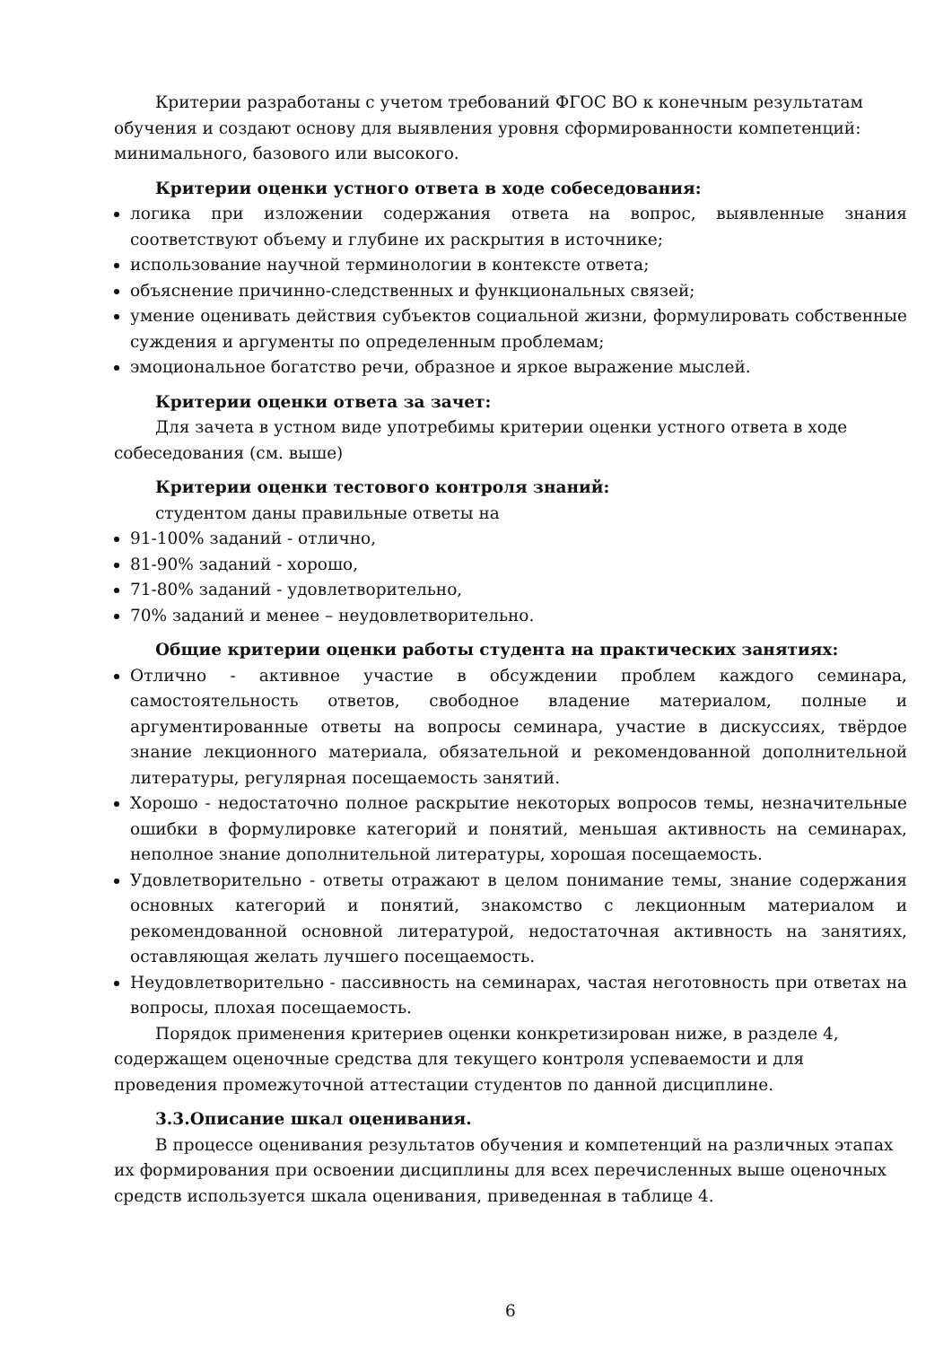Критерии разработаны с учетом требований ФГОС ВО к конечным результатам обучения и создают основу для выявления уровня сформированности компетенций: минимального, базового или высокого.
Критерии оценки устного ответа в ходе собеседования:
логика при изложении содержания ответа на вопрос, выявленные знания соответствуют объему и глубине их раскрытия в источнике;
использование научной терминологии в контексте ответа;
объяснение причинно-следственных и функциональных связей;
умение оценивать действия субъектов социальной жизни, формулировать собственные суждения и аргументы по определенным проблемам;
эмоциональное богатство речи, образное и яркое выражение мыслей.
Критерии оценки ответа за зачет:
Для зачета в устном виде употребимы критерии оценки устного ответа в ходе собеседования (см. выше)
Критерии оценки тестового контроля знаний:
студентом даны правильные ответы на
91-100% заданий - отлично,
81-90% заданий - хорошо,
71-80% заданий - удовлетворительно,
70% заданий и менее – неудовлетворительно.
Общие критерии оценки работы студента на практических занятиях:
Отлично - активное участие в обсуждении проблем каждого семинара, самостоятельность ответов, свободное владение материалом, полные и аргументированные ответы на вопросы семинара, участие в дискуссиях, твёрдое знание лекционного материала, обязательной и рекомендованной дополнительной литературы, регулярная посещаемость занятий.
Хорошо - недостаточно полное раскрытие некоторых вопросов темы, незначительные ошибки в формулировке категорий и понятий, меньшая активность на семинарах, неполное знание дополнительной литературы, хорошая посещаемость.
Удовлетворительно - ответы отражают в целом понимание темы, знание содержания основных категорий и понятий, знакомство с лекционным материалом и рекомендованной основной литературой, недостаточная активность на занятиях, оставляющая желать лучшего посещаемость.
Неудовлетворительно - пассивность на семинарах, частая неготовность при ответах на вопросы, плохая посещаемость.
Порядок применения критериев оценки конкретизирован ниже, в разделе 4, содержащем оценочные средства для текущего контроля успеваемости и для проведения промежуточной аттестации студентов по данной дисциплине.
3.3.Описание шкал оценивания.
В процессе оценивания результатов обучения и компетенций на различных этапах их формирования при освоении дисциплины для всех перечисленных выше оценочных средств используется шкала оценивания, приведенная в таблице 4.
6